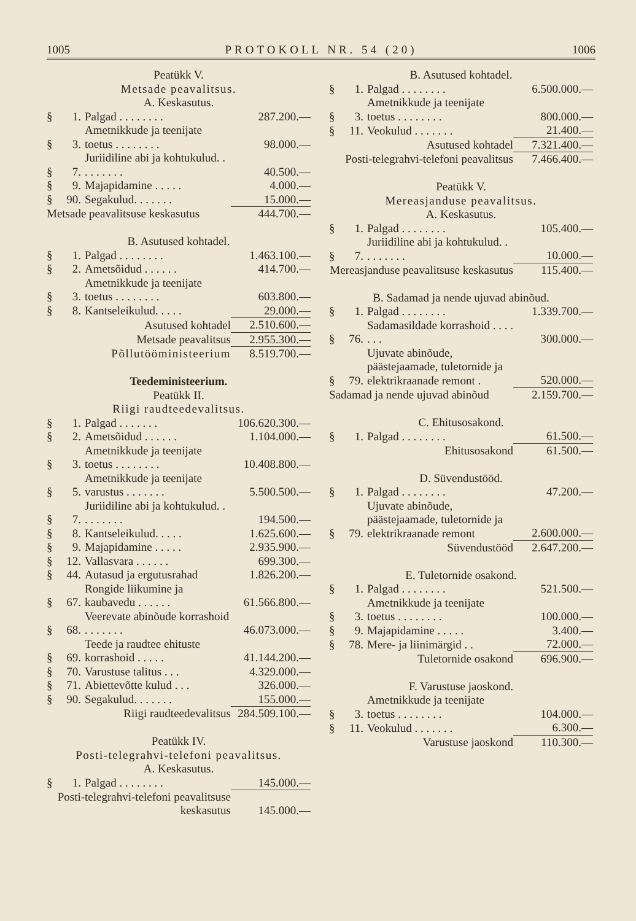1005 PROTOKOLL NR. 54 (20) 1006
| Peatükk V. | | | |
| Metsade peavalitsus. | | | |
| A. Keskasutus. | | | |
| § | 1. | Palgad . . . . . . . . | 287.200.— |
| § | 3. | Ametnikkude ja teenijate toetus . . . . . . . . | 98.000.— |
| § | 7. | Juriidiline abi ja kohtukulud. . . . . . . . . | 40.500.— |
| § | 9. | Majapidamine . . . . . | 4.000.— |
| § | 90. | Segakulud. . . . . . . | 15.000.— |
| Metsade peavalitsuse keskasutus | | | 444.700.— |
| B. Asutused kohtadel. | | | |
| § | 1. | Palgad . . . . . . . . | 1.463.100.— |
| § | 2. | Ametsõidud . . . . . . | 414.700.— |
| § | 3. | Ametnikkude ja teenijate toetus . . . . . . . . | 603.800.— |
| § | 8. | Kantseleikulud. . . . . | 29.000.— |
| Asutused kohtadel | | | 2.510.600.— |
| Metsade peavalitsus | | | 2.955.300.— |
| Põllutööministeerium | | | 8.519.700.— |
| Teedeministeerium. | | | |
| Peatükk II. | | | |
| Riigi raudteedevalitsus. | | | |
| § | 1. | Palgad . . . . . . . | 106.620.300.— |
| § | 2. | Ametsõidud . . . . . . | 1.104.000.— |
| § | 3. | Ametnikkude ja teenijate toetus . . . . . . . . | 10.408.800.— |
| § | 5. | Ametnikkude ja teenijate varustus . . . . . . . | 5.500.500.— |
| § | 7. | Juriidiline abi ja kohtukulud. . . . . . . . . | 194.500.— |
| § | 8. | Kantseleikulud. . . . . | 1.625.600.— |
| § | 9. | Majapidamine . . . . . | 2.935.900.— |
| § | 12. | Vallasvara . . . . . . | 699.300.— |
| § | 44. | Autasud ja ergutusrahad | 1.826.200.— |
| § | 67. | Rongide liikumine ja kaubavedu . . . . . . | 61.566.800.— |
| § | 68. | Veerevate abinõude korrashoid . . . . . . . | 46.073.000.— |
| § | 69. | Teede ja raudtee ehituste korrashoid . . . . . | 41.144.200.— |
| § | 70. | Varustuse talitus . . . | 4.329.000.— |
| § | 71. | Abiettevõtte kulud . . . | 326.000.— |
| § | 90. | Segakulud. . . . . . . | 155.000.— |
| Riigi raudteedevalitsus | | | 284.509.100.— |
| Peatükk IV. | | | |
| Posti-telegrahvi-telefoni peavalitsus. | | | |
| A. Keskasutus. | | | |
| § | 1. | Palgad . . . . . . . . | 145.000.— |
| Posti-telegrahvi-telefoni peavalitsuse keskasutus | | | 145.000.— |
| B. Asutused kohtadel. | | | |
| § | 1. | Palgad . . . . . . . . | 6.500.000.— |
| § | 3. | Ametnikkude ja teenijate toetus . . . . . . . . | 800.000.— |
| § | 11. | Veokulud . . . . . . . | 21.400.— |
| Asutused kohtadel | | | 7.321.400.— |
| Posti-telegrahvi-telefoni peavalitsus | | | 7.466.400.— |
| Peatükk V. | | | |
| Mereasjanduse peavalitsus. | | | |
| A. Keskasutus. | | | |
| § | 1. | Palgad . . . . . . . . | 105.400.— |
| § | 7. | Juriidiline abi ja kohtukulud. . . . . . . . . | 10.000.— |
| Mereasjanduse peavalitsuse keskasutus | | | 115.400.— |
| B. Sadamad ja nende ujuvad abinõud. | | | |
| § | 1. | Palgad . . . . . . . . | 1.339.700.— |
| § | 76. | Sadamasildade korrashoid . . . . . . . | 300.000.— |
| § | 79. | Ujuvate abinõude, päästejaamade, tuletornide ja elektrikraanade remont . | 520.000.— |
| Sadamad ja nende ujuvad abinõud | | | 2.159.700.— |
| C. Ehitusosakond. | | | |
| § | 1. | Palgad . . . . . . . . | 61.500.— |
| Ehitusosakond | | | 61.500.— |
| D. Süvendustööd. | | | |
| § | 1. | Palgad . . . . . . . . | 47.200.— |
| § | 79. | Ujuvate abinõude, päästejaamade, tuletornide ja elektrikraanade remont | 2.600.000.— |
| Süvendustööd | | | 2.647.200.— |
| E. Tuletornide osakond. | | | |
| § | 1. | Palgad . . . . . . . . | 521.500.— |
| § | 3. | Ametnikkude ja teenijate toetus . . . . . . . . | 100.000.— |
| § | 9. | Majapidamine . . . . . | 3.400.— |
| § | 78. | Mere- ja liinimärgid . . | 72.000.— |
| Tuletornide osakond | | | 696.900.— |
| F. Varustuse jaoskond. | | | |
| § | 3. | Ametnikkude ja teenijate toetus . . . . . . . . | 104.000.— |
| § | 11. | Veokulud . . . . . . . | 6.300.— |
| Varustuse jaoskond | | | 110.300.— |